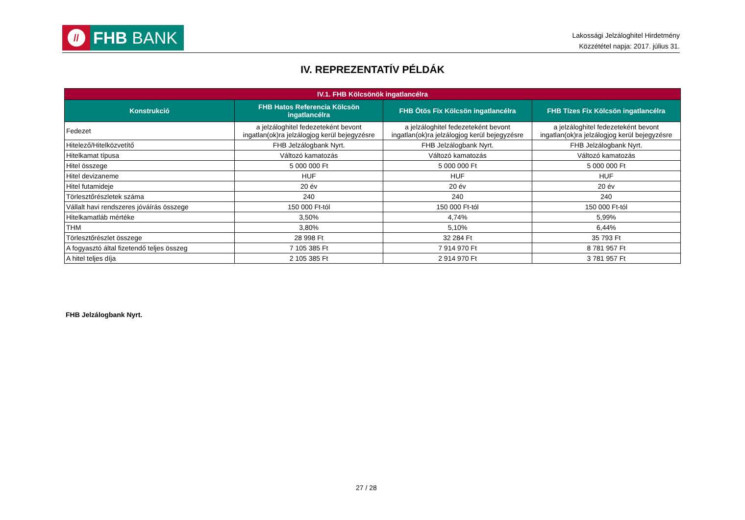//
FHB BANK
Lakossági Jelzáloghitel Hirdetmény
Közzététel napja: 2017. július 31.
IV. REPREZENTATÍV PÉLDÁK
| IV.1. FHB Kölcsönök ingatlancélra | | | |
| --- | --- | --- | --- |
| Konstrukció | FHB Hatos Referencia Kölcsön ingatlancélra | FHB Ötös Fix Kölcsön ingatlancélra | FHB Tízes Fix Kölcsön ingatlancélra |
| Fedezet | a jelzáloghitel fedezeteként bevont ingatlan(ok)ra jelzálogjog kerül bejegyzésre | a jelzáloghitel fedezeteként bevont ingatlan(ok)ra jelzálogjog kerül bejegyzésre | a jelzáloghitel fedezeteként bevont ingatlan(ok)ra jelzálogjog kerül bejegyzésre |
| Hitelező/Hitelközvetítő | FHB Jelzálogbank Nyrt. | FHB Jelzálogbank Nyrt. | FHB Jelzálogbank Nyrt. |
| Hitelkamat típusa | Változó kamatozás | Változó kamatozás | Változó kamatozás |
| Hitel összege | 5 000 000 Ft | 5 000 000 Ft | 5 000 000 Ft |
| Hitel devizaneme | HUF | HUF | HUF |
| Hitel futamideje | 20 év | 20 év | 20 év |
| Törlesztőrészletek száma | 240 | 240 | 240 |
| Vállalt havi rendszeres jóváírás összege | 150 000 Ft-tól | 150 000 Ft-tól | 150 000 Ft-tól |
| Hitelkamatláb mértéke | 3,50% | 4,74% | 5,99% |
| THM | 3,80% | 5,10% | 6,44% |
| Törlesztőrészlet összege | 28 998 Ft | 32 284 Ft | 35 793 Ft |
| A fogyasztó által fizetendő teljes összeg | 7 105 385 Ft | 7 914 970 Ft | 8 781 957 Ft |
| A hitel teljes díja | 2 105 385 Ft | 2 914 970 Ft | 3 781 957 Ft |
FHB Jelzálogbank Nyrt.
27 / 28